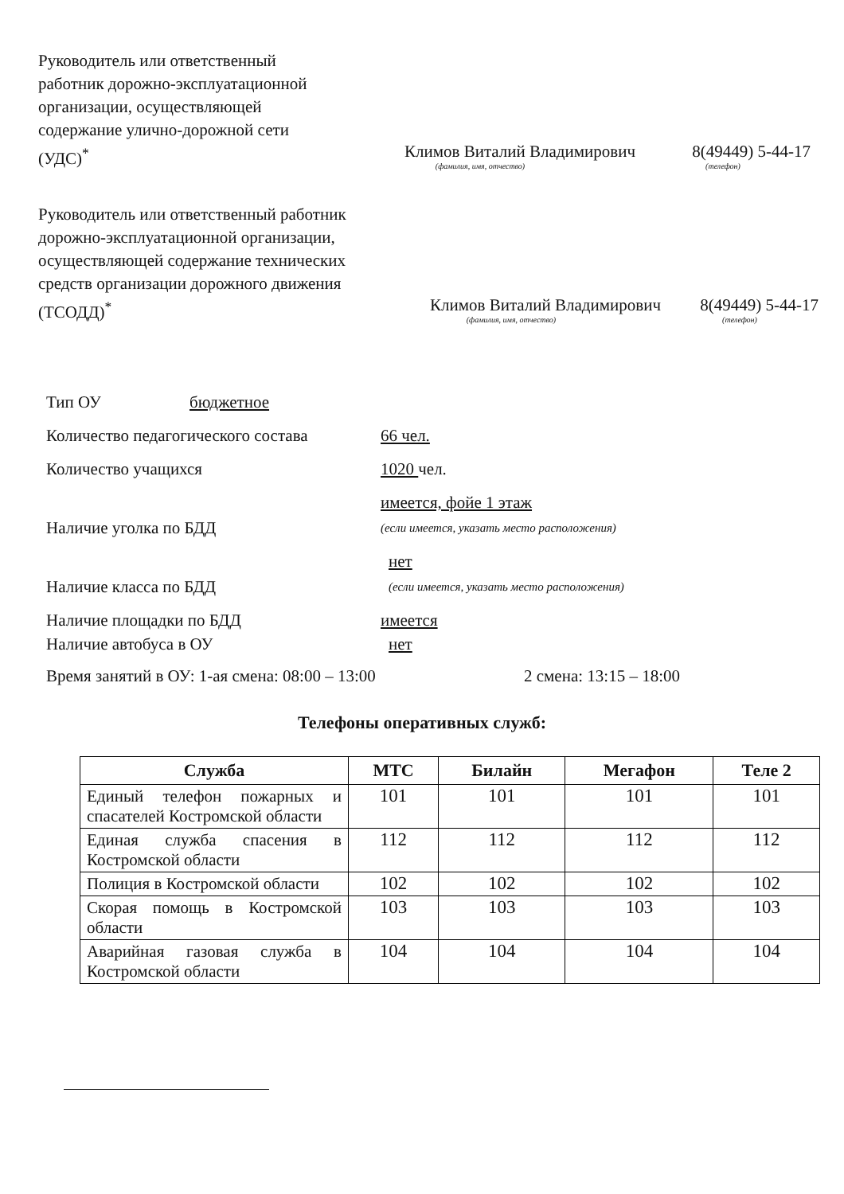Руководитель или ответственный работник дорожно-эксплуатационной организации, осуществляющей содержание улично-дорожной сети (УДС)<sup>*</sup>
Климов Виталий Владимирович
(фамилия, имя, отчество)
8(49449) 5-44-17
(телефон)
Руководитель или ответственный работник дорожно-эксплуатационной организации, осуществляющей содержание технических средств организации дорожного движения (ТСОДД)<sup>*</sup>
Климов Виталий Владимирович
(фамилия, имя, отчество)
8(49449) 5-44-17
(телефон)
Тип ОУ бюджетное
Количество педагогического состава 66 чел.
Количество учащихся 1020 чел.
Наличие уголка по БДД имеется, фойе 1 этаж
(если имеется, указать место расположения)
Наличие класса по БДД нет
(если имеется, указать место расположения)
Наличие площадки по БДД имеется
Наличие автобуса в ОУ нет
Время занятий в ОУ: 1-ая смена: 08:00 – 13:00 2 смена: 13:15 – 18:00
Телефоны оперативных служб:
| Служба | МТС | Билайн | Мегафон | Теле 2 |
| --- | --- | --- | --- | --- |
| Единый телефон пожарных и спасателей Костромской области | 101 | 101 | 101 | 101 |
| Единая служба спасения в Костромской области | 112 | 112 | 112 | 112 |
| Полиция в Костромской области | 102 | 102 | 102 | 102 |
| Скорая помощь в Костромской области | 103 | 103 | 103 | 103 |
| Аварийная газовая служба в Костромской области | 104 | 104 | 104 | 104 |